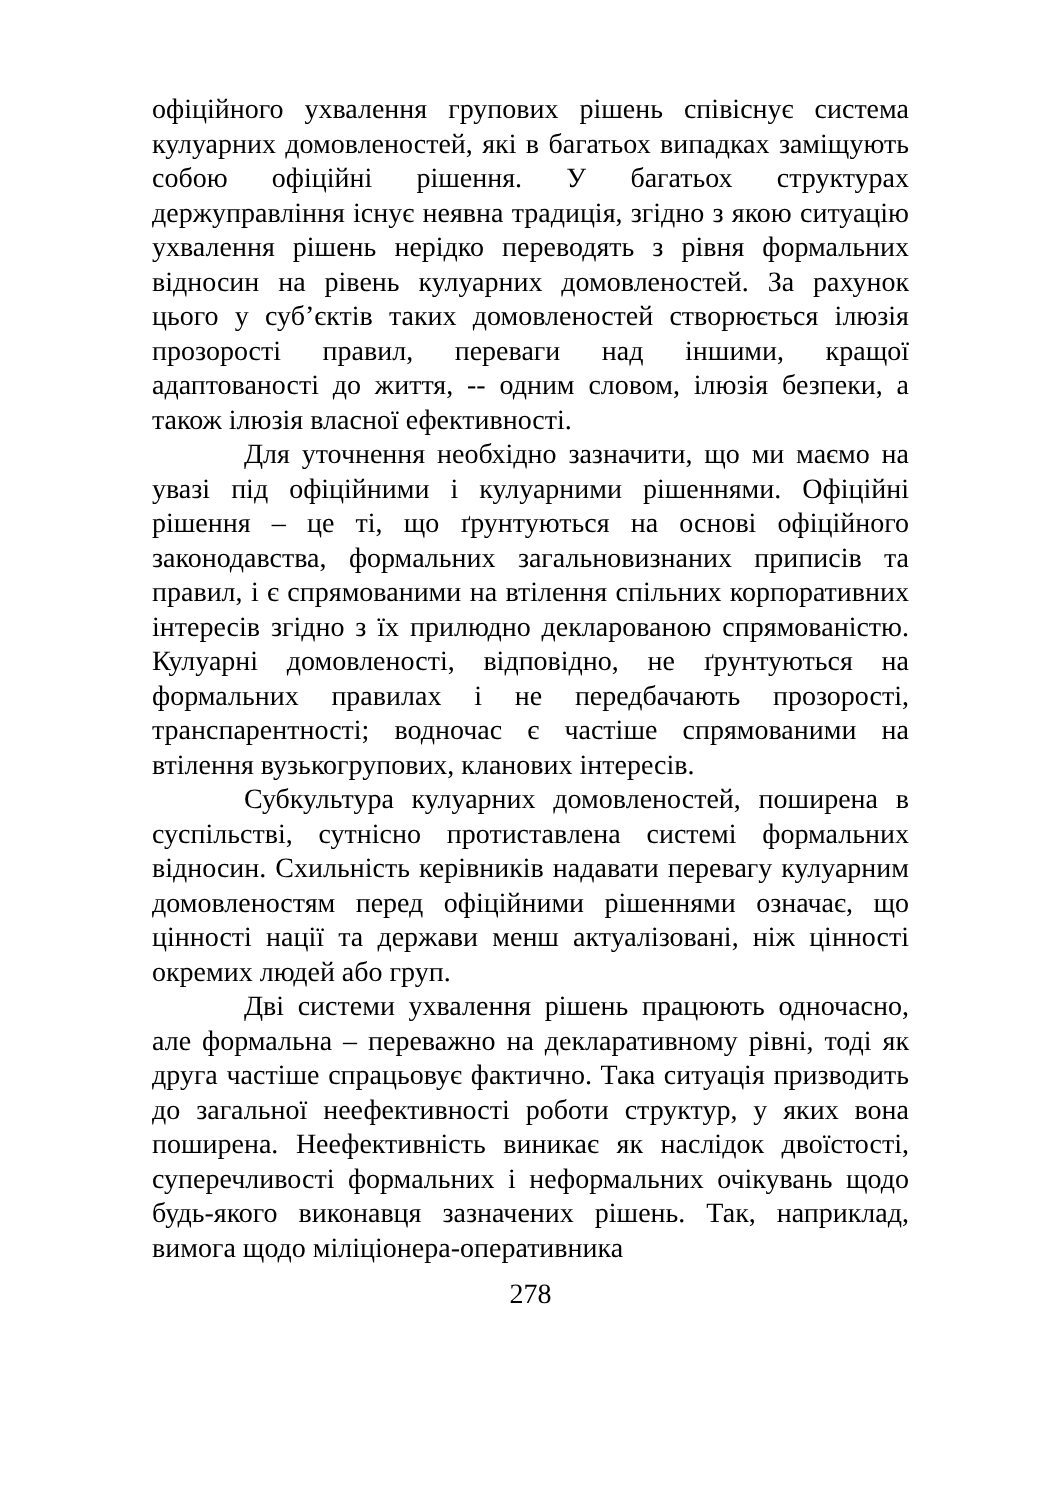офіційного ухвалення групових рішень співіснує система кулуарних домовленостей, які в багатьох випадках заміщують собою офіційні рішення. У багатьох структурах держуправління існує неявна традиція, згідно з якою ситуацію ухвалення рішень нерідко переводять з рівня формальних відносин на рівень кулуарних домовленостей. За рахунок цього у суб’єктів таких домовленостей створюється ілюзія прозорості правил, переваги над іншими, кращої адаптованості до життя, -- одним словом, ілюзія безпеки, а також ілюзія власної ефективності.
Для уточнення необхідно зазначити, що ми маємо на увазі під офіційними і кулуарними рішеннями. Офіційні рішення – це ті, що ґрунтуються на основі офіційного законодавства, формальних загальновизнаних приписів та правил, і є спрямованими на втілення спільних корпоративних інтересів згідно з їх прилюдно декларованою спрямованістю. Кулуарні домовленості, відповідно, не ґрунтуються на формальних правилах і не передбачають прозорості, транспарентності; водночас є частіше спрямованими на втілення вузькогрупових, кланових інтересів.
Субкультура кулуарних домовленостей, поширена в суспільстві, сутнісно протиставлена системі формальних відносин. Схильність керівників надавати перевагу кулуарним домовленостям перед офіційними рішеннями означає, що цінності нації та держави менш актуалізовані, ніж цінності окремих людей або груп.
Дві системи ухвалення рішень працюють одночасно, але формальна – переважно на декларативному рівні, тоді як друга частіше спрацьовує фактично. Така ситуація призводить до загальної неефективності роботи структур, у яких вона поширена. Неефективність виникає як наслідок двоїстості, суперечливості формальних і неформальних очікувань щодо будь-якого виконавця зазначених рішень. Так, наприклад, вимога щодо міліціонера-оперативника
278